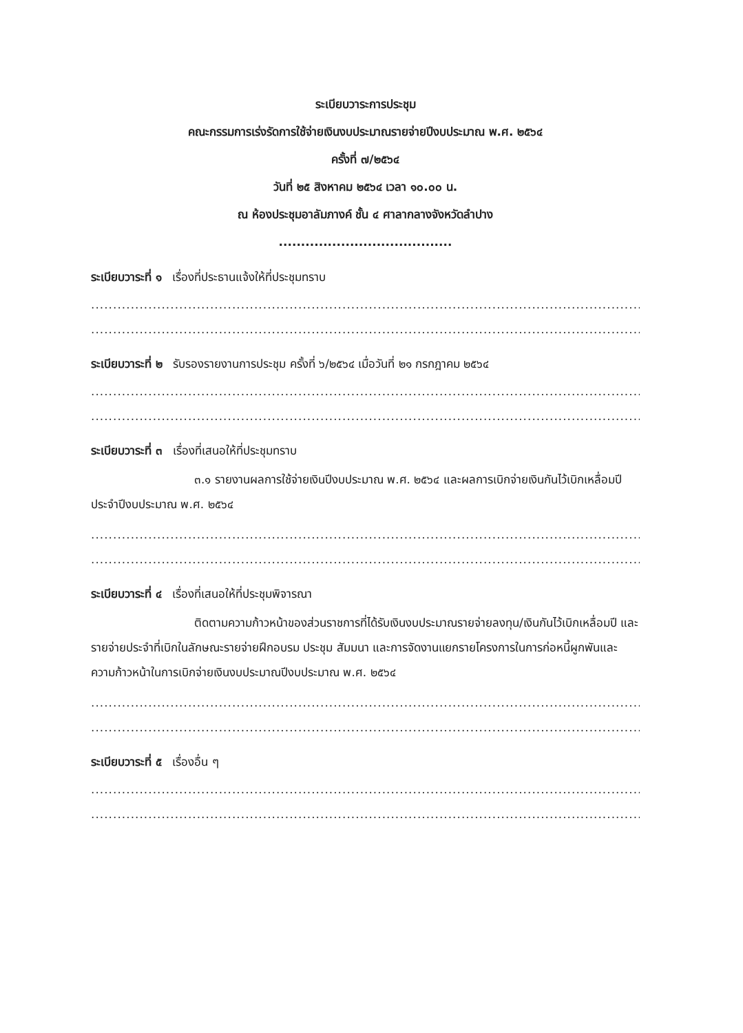ระเบียบวาระการประชุม
คณะกรรมการเร่งรัดการใช้จ่ายเงินงบประมาณรายจ่ายปีงบประมาณ พ.ศ. ๒๕๖๔
ครั้งที่ ๗/๒๕๖๔
วันที่ ๒๕ สิงหาคม ๒๕๖๔ เวลา ๑๐.๐๐ น.
ณ ห้องประชุมอาลัมภางค์ ชั้น ๔ ศาลากลางจังหวัดลำปาง
.......................................
ระเบียบวาระที่ ๑ เรื่องที่ประธานแจ้งให้ที่ประชุมทราบ
..............................................................................................................................................................................
..............................................................................................................................................................................
ระเบียบวาระที่ ๒ รับรองรายงานการประชุม ครั้งที่ ๖/๒๕๖๔ เมื่อวันที่ ๒๑ กรกฎาคม ๒๕๖๔
..............................................................................................................................................................................
..............................................................................................................................................................................
ระเบียบวาระที่ ๓ เรื่องที่เสนอให้ที่ประชุมทราบ
๓.๑ รายงานผลการใช้จ่ายเงินปีงบประมาณ พ.ศ. ๒๕๖๔ และผลการเบิกจ่ายเงินกันไว้เบิกเหลื่อมปี ประจำปีงบประมาณ พ.ศ. ๒๕๖๔
..............................................................................................................................................................................
..............................................................................................................................................................................
ระเบียบวาระที่ ๔ เรื่องที่เสนอให้ที่ประชุมพิจารณา
ติดตามความก้าวหน้าของส่วนราชการที่ได้รับเงินงบประมาณรายจ่ายลงทุน/เงินกันไว้เบิกเหลื่อมปี และรายจ่ายประจำที่เบิกในลักษณะรายจ่ายฝึกอบรม ประชุม สัมมนา และการจัดงานแยกรายโครงการในการก่อหนี้ผูกพันและความก้าวหน้าในการเบิกจ่ายเงินงบประมาณปีงบประมาณ พ.ศ. ๒๕๖๔
..............................................................................................................................................................................
..............................................................................................................................................................................
ระเบียบวาระที่ ๕ เรื่องอื่น ๆ
..............................................................................................................................................................................
..............................................................................................................................................................................